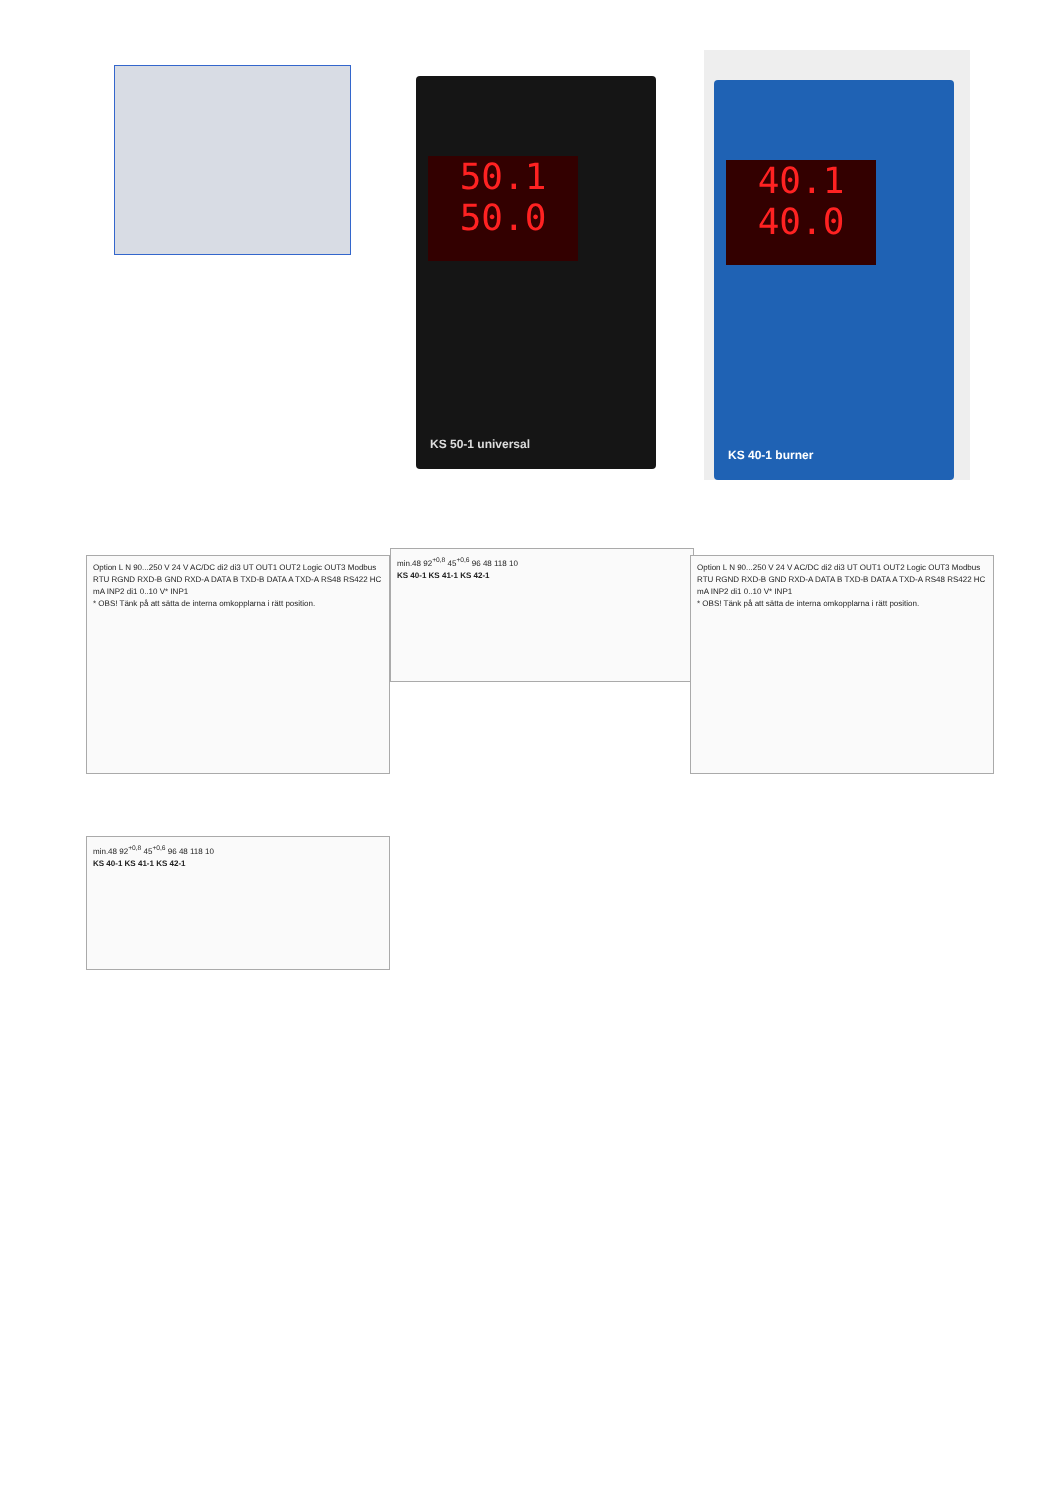50.1
50.0
KS 50-1 universal
40.1
40.0
KS 40-1 burner
Option L N 90...250 V 24 V AC/DC di2 di3 UT OUT1 OUT2 Logic OUT3 Modbus RTU RGND RXD-B GND RXD-A DATA B TXD-B DATA A TXD-A RS48 RS422 HC mA INP2 di1 0..10 V* INP1
* OBS! Tänk på att sätta de interna omkopplarna i rätt position.
min.48 92<sup>+0,8</sup> 45<sup>+0,6</sup> 96 48 118 10
KS 40-1 KS 41-1 KS 42-1
Option L N 90...250 V 24 V AC/DC di2 di3 UT OUT1 OUT2 Logic OUT3 Modbus RTU RGND RXD-B GND RXD-A DATA B TXD-B DATA A TXD-A RS48 RS422 HC mA INP2 di1 0..10 V* INP1
* OBS! Tänk på att sätta de interna omkopplarna i rätt position.
min.48 92<sup>+0,8</sup> 45<sup>+0,6</sup> 96 48 118 10
KS 40-1 KS 41-1 KS 42-1